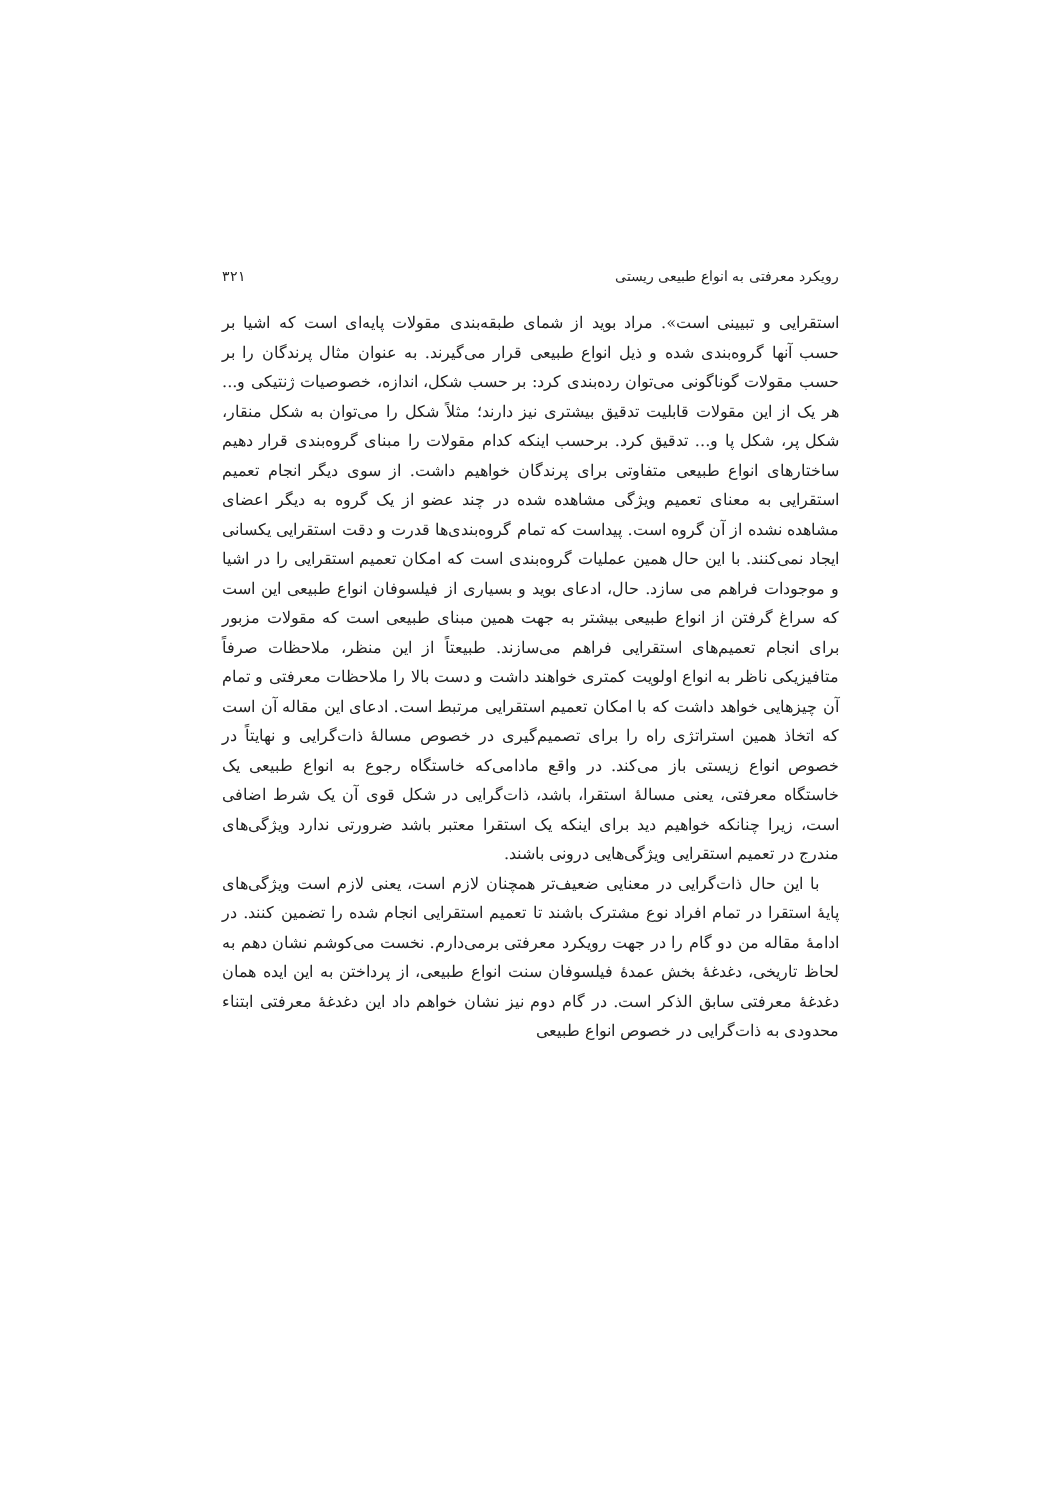رویکرد معرفتی به انواع طبیعی ریستی ۳۲۱
استقرایی و تبیینی است». مراد بوید از شمای طبقه‌بندی مقولات پایه‌ای است که اشیا بر حسب آنها گروه‌بندی شده و ذیل انواع طبیعی قرار می‌گیرند. به عنوان مثال پرندگان را بر حسب مقولات گوناگونی می‌توان رده‌بندی کرد: بر حسب شکل، اندازه، خصوصیات ژنتیکی و... هر یک از این مقولات قابلیت تدقیق بیشتری نیز دارند؛ مثلاً شکل را می‌توان به شکل منقار، شکل پر، شکل پا و... تدقیق کرد. برحسب اینکه کدام مقولات را مبنای گروه‌بندی قرار دهیم ساختارهای انواع طبیعی متفاوتی برای پرندگان خواهیم داشت. از سوی دیگر انجام تعمیم استقرایی به معنای تعمیم ویژگی مشاهده شده در چند عضو از یک گروه به دیگر اعضای مشاهده نشده از آن گروه است. پیداست که تمام گروه‌بندی‌ها قدرت و دقت استقرایی یکسانی ایجاد نمی‌کنند. با این حال همین عملیات گروه‌بندی است که امکان تعمیم استقرایی را در اشیا و موجودات فراهم می سازد. حال، ادعای بوید و بسیاری از فیلسوفان انواع طبیعی این است که سراغ گرفتن از انواع طبیعی بیشتر به جهت همین مبنای طبیعی است که مقولات مزبور برای انجام تعمیم‌های استقرایی فراهم می‌سازند. طبیعتاً از این منظر، ملاحظات صرفاً متافیزیکی ناظر به انواع اولویت کمتری خواهند داشت و دست بالا را ملاحظات معرفتی و تمام آن چیزهایی خواهد داشت که با امکان تعمیم استقرایی مرتبط است. ادعای این مقاله آن است که اتخاذ همین استراتژی راه را برای تصمیم‌گیری در خصوص مسالهٔ ذات‌گرایی و نهایتاً در خصوص انواع زیستی باز می‌کند. در واقع مادامی‌که خاستگاه رجوع به انواع طبیعی یک خاستگاه معرفتی، یعنی مسالهٔ استقرا، باشد، ذات‌گرایی در شکل قوی آن یک شرط اضافی است، زیرا چنانکه خواهیم دید برای اینکه یک استقرا معتبر باشد ضرورتی ندارد ویژگی‌های مندرج در تعمیم استقرایی ویژگی‌هایی درونی باشند.
با این حال ذات‌گرایی در معنایی ضعیف‌تر همچنان لازم است، یعنی لازم است ویژگی‌های پایهٔ استقرا در تمام افراد نوع مشترک باشند تا تعمیم استقرایی انجام شده را تضمین کنند. در ادامهٔ مقاله من دو گام را در جهت رویکرد معرفتی برمی‌دارم. نخست می‌کوشم نشان دهم به لحاظ تاریخی، دغدغهٔ بخش عمدهٔ فیلسوفان سنت انواع طبیعی، از پرداختن به این ایده همان دغدغهٔ معرفتی سابق الذکر است. در گام دوم نیز نشان خواهم داد این دغدغهٔ معرفتی ابتناء محدودی به ذات‌گرایی در خصوص انواع طبیعی